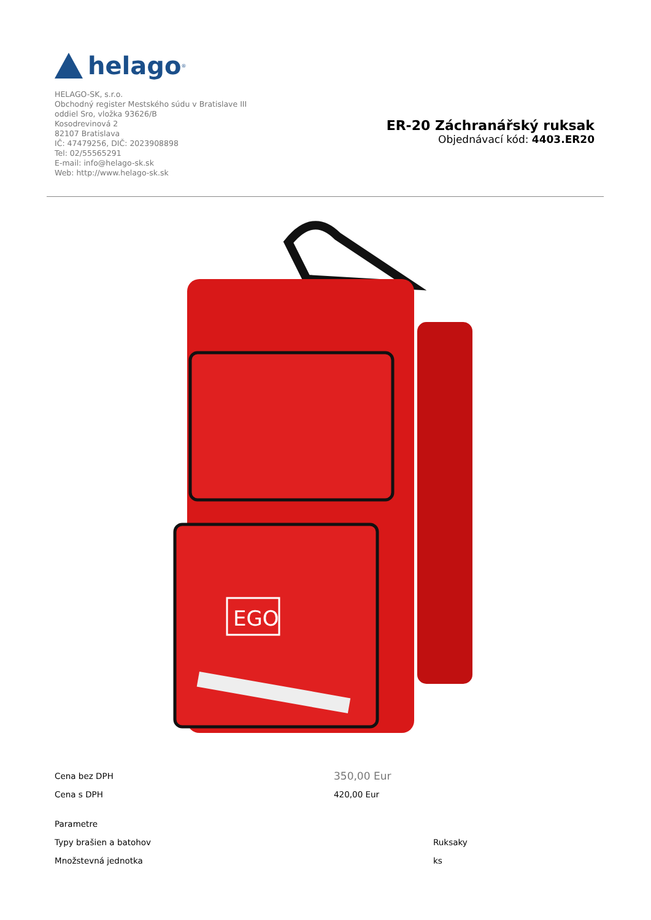helago<sup>®</sup>
HELAGO-SK, s.r.o.
Obchodný register Mestského súdu v Bratislave III
oddiel Sro, vložka 93626/B
Kosodrevinová 2
82107 Bratislava
IČ: 47479256, DIČ: 2023908898
Tel: 02/55565291
E-mail: info@helago-sk.sk
Web: http://www.helago-sk.sk
ER-20 Záchranářský ruksak
Objednávací kód: 4403.ER20
EGO
| Cena bez DPH | 350,00 Eur |
| Cena s DPH | 420,00 Eur |
| Parametre | |
| Typy brašien a batohov | Ruksaky |
| Množstevná jednotka | ks |